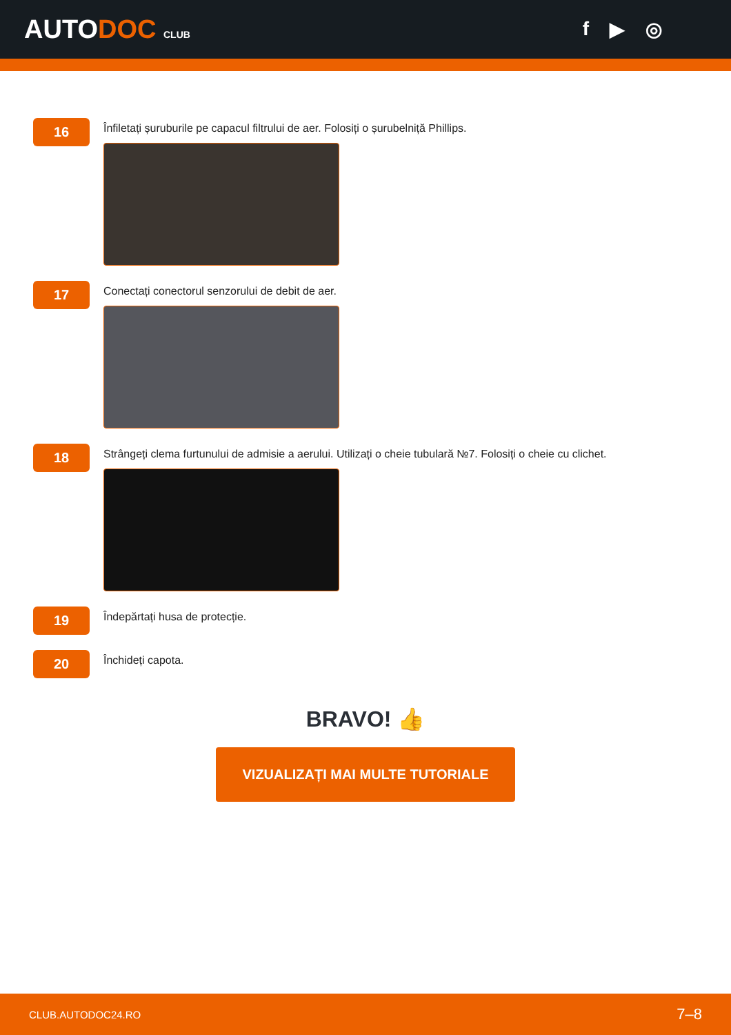AUTODOC CLUB
f ▶ ◎
16
Înfiletați șuruburile pe capacul filtrului de aer. Folosiți o șurubelniță Phillips.
17
Conectați conectorul senzorului de debit de aer.
18
Strângeți clema furtunului de admisie a aerului. Utilizați o cheie tubulară №7. Folosiți o cheie cu clichet.
19
Îndepărtați husa de protecție.
20
Închideți capota.
BRAVO! 👍
VIZUALIZAȚI MAI MULTE TUTORIALE
CLUB.AUTODOC24.RO 7–8